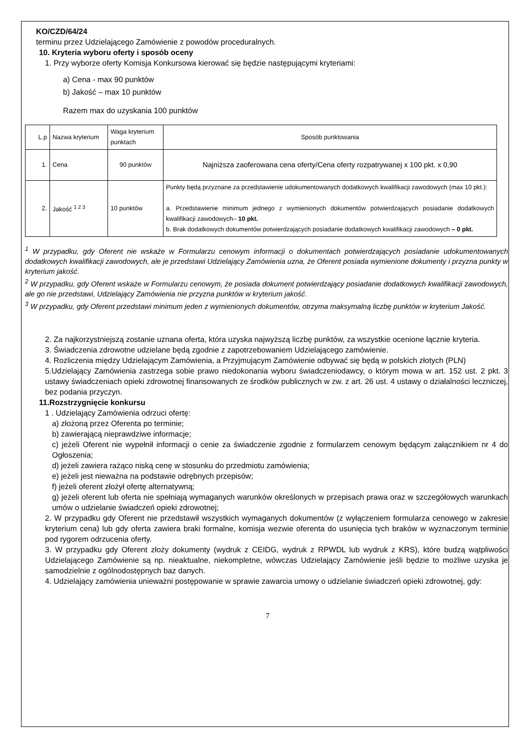KO/CZD/64/24
terminu przez Udzielającego Zamówienie z powodów proceduralnych.
10. Kryteria wyboru oferty i sposób oceny
1. Przy wyborze oferty Komisja Konkursowa kierować się będzie następującymi kryteriami:
a) Cena - max 90 punktów
b) Jakość – max 10 punktów
Razem max do uzyskania 100 punktów
| L.p | Nazwa kryterium | Waga kryterium punktach | Sposób punktowania |
| 1. | Cena | 90 punktów | Najniższa zaoferowana cena oferty/Cena oferty rozpatrywanej x 100 pkt. x 0,90 |
| 2. | Jakość <sup>1 2 3</sup> | 10 punktów | Punkty będą przyznane za przedstawienie udokumentowanych dodatkowych kwalifikacji zawodowych (max 10 pkt.): a. Przedstawienie minimum jednego z wymienionych dokumentów potwierdzających posiadanie dodatkowych kwalifikacji zawodowych– 10 pkt. b. Brak dodatkowych dokumentów potwierdzających posiadanie dodatkowych kwalifikacji zawodowych – 0 pkt. |
<sup>1</sup> W przypadku, gdy Oferent nie wskaże w Formularzu cenowym informacji o dokumentach potwierdzających posiadanie udokumentowanych dodatkowych kwalifikacji zawodowych, ale je przedstawi Udzielający Zamówienia uzna, że Oferent posiada wymienione dokumenty i przyzna punkty w kryterium jakość.
<sup>2</sup> W przypadku, gdy Oferent wskaże w Formularzu cenowym, że posiada dokument potwierdzający posiadanie dodatkowych kwalifikacji zawodowych, ale go nie przedstawi, Udzielający Zamówienia nie przyzna punktów w kryterium jakość.
<sup>3</sup> W przypadku, gdy Oferent przedstawi minimum jeden z wymienionych dokumentów, otrzyma maksymalną liczbę punktów w kryterium Jakość.
2. Za najkorzystniejszą zostanie uznana oferta, która uzyska najwyższą liczbę punktów, za wszystkie ocenione łącznie kryteria.
3. Świadczenia zdrowotne udzielane będą zgodnie z zapotrzebowaniem Udzielającego zamówienie.
4. Rozliczenia między Udzielającym Zamówienia, a Przyjmującym Zamówienie odbywać się będą w polskich złotych (PLN)
5.Udzielający Zamówienia zastrzega sobie prawo niedokonania wyboru świadczeniodawcy, o którym mowa w art. 152 ust. 2 pkt. 3 ustawy świadczeniach opieki zdrowotnej finansowanych ze środków publicznych w zw. z art. 26 ust. 4 ustawy o działalności leczniczej, bez podania przyczyn.
11.Rozstrzygnięcie konkursu
1 . Udzielający Zamówienia odrzuci ofertę:
a) złożoną przez Oferenta po terminie;
b) zawierającą nieprawdziwe informacje;
c) jeżeli Oferent nie wypełnił informacji o cenie za świadczenie zgodnie z formularzem cenowym będącym załącznikiem nr 4 do Ogłoszenia;
d) jeżeli zawiera rażąco niską cenę w stosunku do przedmiotu zamówienia;
e) jeżeli jest nieważna na podstawie odrębnych przepisów;
f) jeżeli oferent złożył ofertę alternatywną;
g) jeżeli oferent lub oferta nie spełniają wymaganych warunków określonych w przepisach prawa oraz w szczegółowych warunkach umów o udzielanie świadczeń opieki zdrowotnej;
2. W przypadku gdy Oferent nie przedstawił wszystkich wymaganych dokumentów (z wyłączeniem formularza cenowego w zakresie kryterium cena) lub gdy oferta zawiera braki formalne, komisja wezwie oferenta do usunięcia tych braków w wyznaczonym terminie pod rygorem odrzucenia oferty.
3. W przypadku gdy Oferent złoży dokumenty (wydruk z CEIDG, wydruk z RPWDL lub wydruk z KRS), które budzą wątpliwości Udzielającego Zamówienie są np. nieaktualne, niekompletne, wówczas Udzielający Zamówienie jeśli będzie to możliwe uzyska je samodzielnie z ogólnodostępnych baz danych.
4. Udzielający zamówienia unieważni postępowanie w sprawie zawarcia umowy o udzielanie świadczeń opieki zdrowotnej, gdy:
7